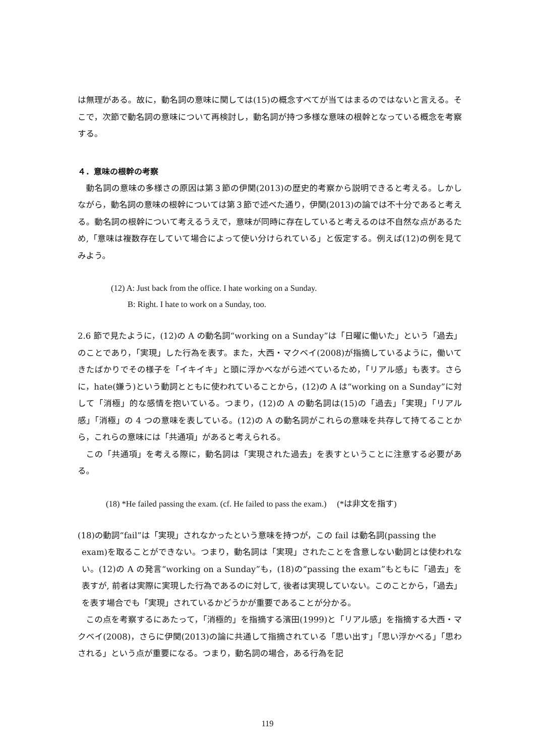は無理がある。故に，動名詞の意味に関しては(15)の概念すべてが当てはまるのではないと言える。そこで，次節で動名詞の意味について再検討し，動名詞が持つ多様な意味の根幹となっている概念を考察する。
４．意味の根幹の考察
動名詞の意味の多様さの原因は第３節の伊関(2013)の歴史的考察から説明できると考える。しかしながら，動名詞の意味の根幹については第３節で述べた通り，伊関(2013)の論では不十分であると考える。動名詞の根幹について考えるうえで，意味が同時に存在していると考えるのは不自然な点があるため,「意味は複数存在していて場合によって使い分けられている」と仮定する。例えば(12)の例を見てみよう。
(12) A: Just back from the office. I hate working on a Sunday.
B: Right. I hate to work on a Sunday, too.
2.6 節で見たように，(12)の A の動名詞“working on a Sunday”は「日曜に働いた」という「過去」のことであり，「実現」した行為を表す。また，大西・マクベイ(2008)が指摘しているように，働いてきたばかりでその様子を「イキイキ」と頭に浮かべながら述べているため，「リアル感」も表す。さらに，hate(嫌う)という動詞とともに使われていることから，(12)の A は“working on a Sunday”に対して「消極」的な感情を抱いている。つまり，(12)の A の動名詞は(15)の「過去」「実現」「リアル感」「消極」の 4 つの意味を表している。(12)の A の動名詞がこれらの意味を共存して持てることから，これらの意味には「共通項」があると考えられる。
この「共通項」を考える際に，動名詞は「実現された過去」を表すということに注意する必要がある。
(18) *He failed passing the exam. (cf. He failed to pass the exam.) (*は非文を指す)
(18)の動詞“fail”は「実現」されなかったという意味を持つが，この fail は動名詞(passing the
exam)を取ることができない。つまり，動名詞は「実現」されたことを含意しない動詞とは使われない。(12)の A の発言“working on a Sunday”も，(18)の“passing the exam”もともに「過去」を表すが, 前者は実際に実現した行為であるのに対して, 後者は実現していない。このことから，「過去」を表す場合でも「実現」されているかどうかが重要であることが分かる。
この点を考察するにあたって，「消極的」を指摘する濱田(1999)と「リアル感」を指摘する大西・マクベイ(2008)，さらに伊関(2013)の論に共通して指摘されている「思い出す」「思い浮かべる」「思わされる」という点が重要になる。つまり，動名詞の場合，ある行為を記
119